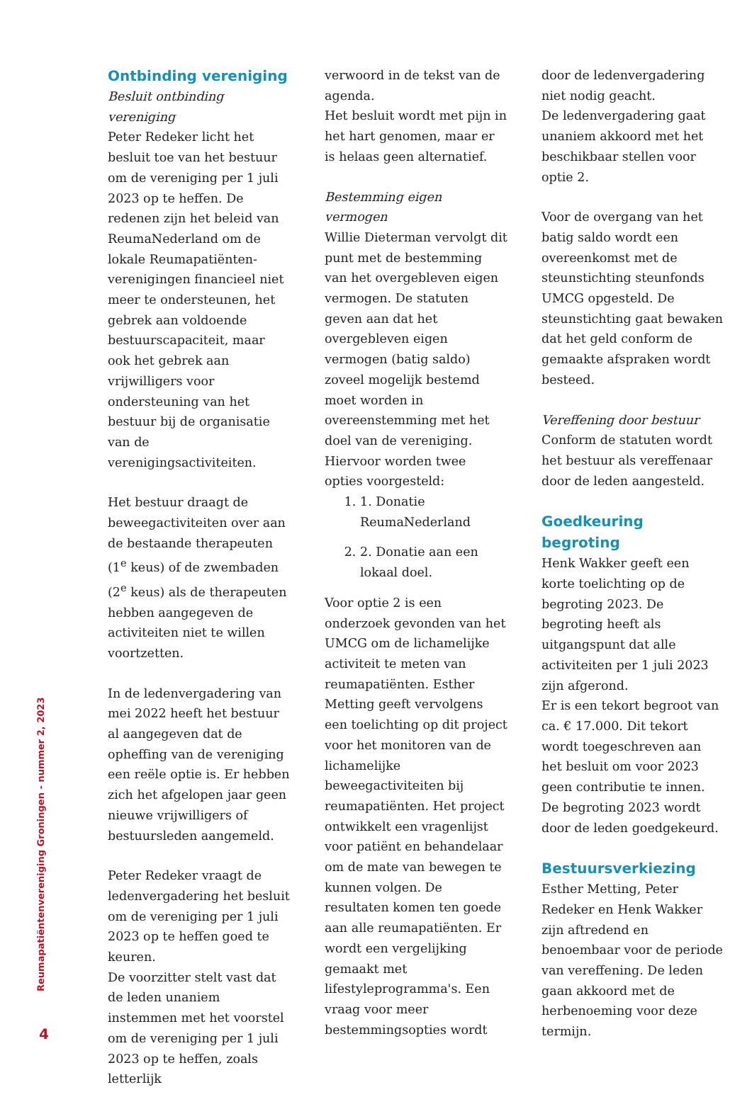Ontbinding vereniging
Besluit ontbinding vereniging
Peter Redeker licht het besluit toe van het bestuur om de vereniging per 1 juli 2023 op te heffen. De redenen zijn het beleid van ReumaNederland om de lokale Reumapatiënten-verenigingen financieel niet meer te ondersteunen, het gebrek aan voldoende bestuurscapaciteit, maar ook het gebrek aan vrijwilligers voor ondersteuning van het bestuur bij de organisatie van de verenigingsactiviteiten.
Het bestuur draagt de beweegactiviteiten over aan de bestaande therapeuten (1<sup>e</sup> keus) of de zwembaden (2<sup>e</sup> keus) als de therapeuten hebben aangegeven de activiteiten niet te willen voortzetten.
In de ledenvergadering van mei 2022 heeft het bestuur al aangegeven dat de opheffing van de vereniging een reële optie is. Er hebben zich het afgelopen jaar geen nieuwe vrijwilligers of bestuursleden aangemeld.
Peter Redeker vraagt de ledenvergadering het besluit om de vereniging per 1 juli 2023 op te heffen goed te keuren.
De voorzitter stelt vast dat de leden unaniem instemmen met het voorstel om de vereniging per 1 juli 2023 op te heffen, zoals letterlijk
verwoord in de tekst van de agenda.
Het besluit wordt met pijn in het hart genomen, maar er is helaas geen alternatief.
Bestemming eigen vermogen
Willie Dieterman vervolgt dit punt met de bestemming van het overgebleven eigen vermogen. De statuten geven aan dat het overgebleven eigen vermogen (batig saldo) zoveel mogelijk bestemd moet worden in overeenstemming met het doel van de vereniging. Hiervoor worden twee opties voorgesteld:
1. 1. Donatie ReumaNederland
2. 2. Donatie aan een lokaal doel.
Voor optie 2 is een onderzoek gevonden van het UMCG om de lichamelijke activiteit te meten van reumapatiënten. Esther Metting geeft vervolgens een toelichting op dit project voor het monitoren van de lichamelijke beweegactiviteiten bij reumapatiënten. Het project ontwikkelt een vragenlijst voor patiënt en behandelaar om de mate van bewegen te kunnen volgen. De resultaten komen ten goede aan alle reumapatiënten. Er wordt een vergelijking gemaakt met lifestyleprogramma's. Een vraag voor meer bestemmingsopties wordt
door de ledenvergadering niet nodig geacht.
De ledenvergadering gaat unaniem akkoord met het beschikbaar stellen voor optie 2.
Voor de overgang van het batig saldo wordt een overeenkomst met de steunstichting steunfonds UMCG opgesteld. De steunstichting gaat bewaken dat het geld conform de gemaakte afspraken wordt besteed.
Vereffening door bestuur
Conform de statuten wordt het bestuur als vereffenaar door de leden aangesteld.
Goedkeuring begroting
Henk Wakker geeft een korte toelichting op de begroting 2023. De begroting heeft als uitgangspunt dat alle activiteiten per 1 juli 2023 zijn afgerond.
Er is een tekort begroot van ca. € 17.000. Dit tekort wordt toegeschreven aan het besluit om voor 2023 geen contributie te innen.
De begroting 2023 wordt door de leden goedgekeurd.
Bestuursverkiezing
Esther Metting, Peter Redeker en Henk Wakker zijn aftredend en benoembaar voor de periode van vereffening. De leden gaan akkoord met de herbenoeming voor deze termijn.
Reumapatiëntenvereniging Groningen - nummer 2, 2023
4